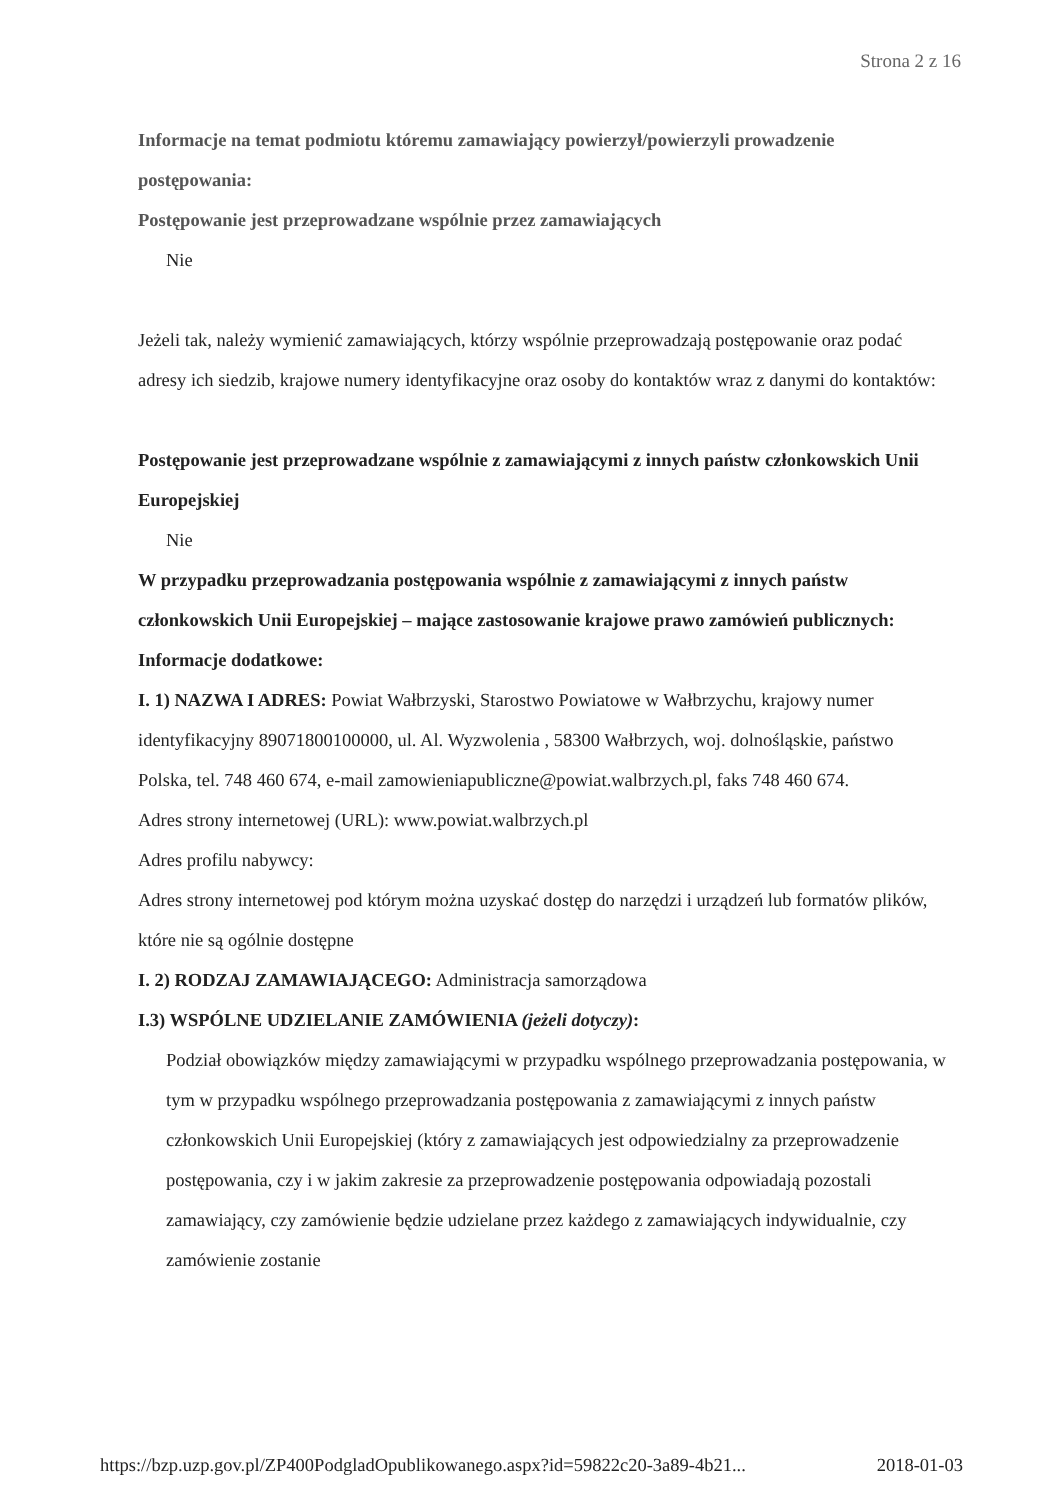Strona 2 z 16
Informacje na temat podmiotu któremu zamawiający powierzył/powierzyli prowadzenie postępowania:
Postępowanie jest przeprowadzane wspólnie przez zamawiających
Nie
Jeżeli tak, należy wymienić zamawiających, którzy wspólnie przeprowadzają postępowanie oraz podać adresy ich siedzib, krajowe numery identyfikacyjne oraz osoby do kontaktów wraz z danymi do kontaktów:
Postępowanie jest przeprowadzane wspólnie z zamawiającymi z innych państw członkowskich Unii Europejskiej
Nie
W przypadku przeprowadzania postępowania wspólnie z zamawiającymi z innych państw członkowskich Unii Europejskiej – mające zastosowanie krajowe prawo zamówień publicznych:
Informacje dodatkowe:
I. 1) NAZWA I ADRES: Powiat Wałbrzyski, Starostwo Powiatowe w Wałbrzychu, krajowy numer identyfikacyjny 89071800100000, ul. Al. Wyzwolenia , 58300 Wałbrzych, woj. dolnośląskie, państwo Polska, tel. 748 460 674, e-mail zamowieniapubliczne@powiat.walbrzych.pl, faks 748 460 674.
Adres strony internetowej (URL): www.powiat.walbrzych.pl
Adres profilu nabywcy:
Adres strony internetowej pod którym można uzyskać dostęp do narzędzi i urządzeń lub formatów plików, które nie są ogólnie dostępne
I. 2) RODZAJ ZAMAWIAJĄCEGO: Administracja samorządowa
I.3) WSPÓLNE UDZIELANIE ZAMÓWIENIA (jeżeli dotyczy):
Podział obowiązków między zamawiającymi w przypadku wspólnego przeprowadzania postępowania, w tym w przypadku wspólnego przeprowadzania postępowania z zamawiającymi z innych państw członkowskich Unii Europejskiej (który z zamawiających jest odpowiedzialny za przeprowadzenie postępowania, czy i w jakim zakresie za przeprowadzenie postępowania odpowiadają pozostali zamawiający, czy zamówienie będzie udzielane przez każdego z zamawiających indywidualnie, czy zamówienie zostanie
https://bzp.uzp.gov.pl/ZP400PodgladOpublikowanego.aspx?id=59822c20-3a89-4b21... 2018-01-03